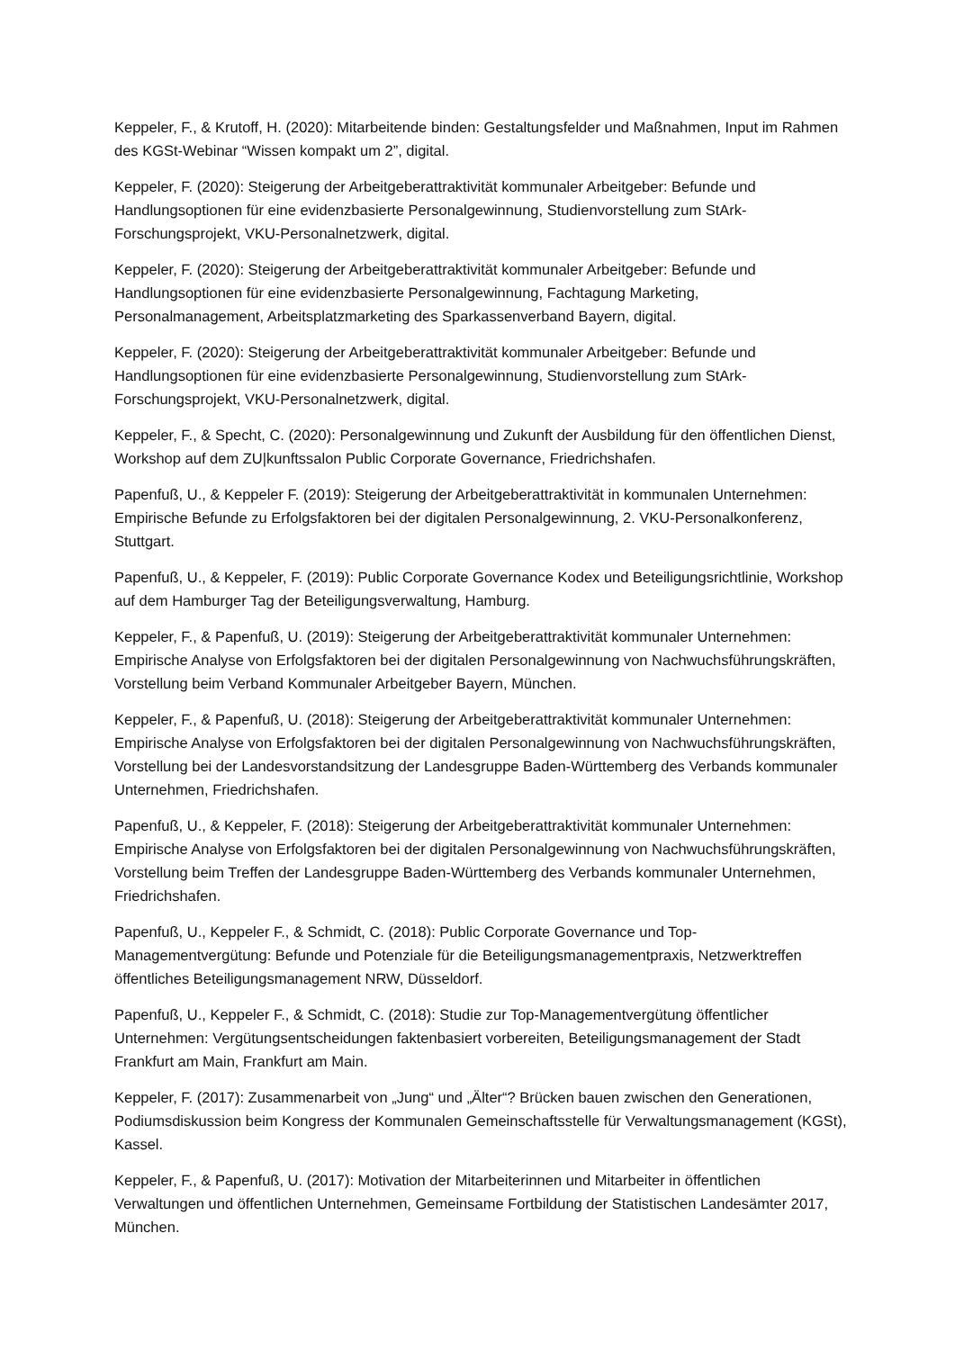Keppeler, F., & Krutoff, H. (2020): Mitarbeitende binden: Gestaltungsfelder und Maßnahmen, Input im Rahmen des KGSt-Webinar “Wissen kompakt um 2”, digital.
Keppeler, F. (2020): Steigerung der Arbeitgeberattraktivität kommunaler Arbeitgeber: Befunde und Handlungsoptionen für eine evidenzbasierte Personalgewinnung, Studienvorstellung zum StArk-Forschungsprojekt, VKU-Personalnetzwerk, digital.
Keppeler, F. (2020): Steigerung der Arbeitgeberattraktivität kommunaler Arbeitgeber: Befunde und Handlungsoptionen für eine evidenzbasierte Personalgewinnung, Fachtagung Marketing, Personalmanagement, Arbeitsplatzmarketing des Sparkassenverband Bayern, digital.
Keppeler, F. (2020): Steigerung der Arbeitgeberattraktivität kommunaler Arbeitgeber: Befunde und Handlungsoptionen für eine evidenzbasierte Personalgewinnung, Studienvorstellung zum StArk-Forschungsprojekt, VKU-Personalnetzwerk, digital.
Keppeler, F., & Specht, C. (2020): Personalgewinnung und Zukunft der Ausbildung für den öffentlichen Dienst, Workshop auf dem ZU|kunftssalon Public Corporate Governance, Friedrichshafen.
Papenfuß, U., & Keppeler F. (2019): Steigerung der Arbeitgeberattraktivität in kommunalen Unternehmen: Empirische Befunde zu Erfolgsfaktoren bei der digitalen Personalgewinnung, 2. VKU-Personalkonferenz, Stuttgart.
Papenfuß, U., & Keppeler, F. (2019): Public Corporate Governance Kodex und Beteiligungsrichtlinie, Workshop auf dem Hamburger Tag der Beteiligungsverwaltung, Hamburg.
Keppeler, F., & Papenfuß, U. (2019): Steigerung der Arbeitgeberattraktivität kommunaler Unternehmen: Empirische Analyse von Erfolgsfaktoren bei der digitalen Personalgewinnung von Nachwuchsführungskräften, Vorstellung beim Verband Kommunaler Arbeitgeber Bayern, München.
Keppeler, F., & Papenfuß, U. (2018): Steigerung der Arbeitgeberattraktivität kommunaler Unternehmen: Empirische Analyse von Erfolgsfaktoren bei der digitalen Personalgewinnung von Nachwuchsführungskräften, Vorstellung bei der Landesvorstandsitzung der Landesgruppe Baden-Württemberg des Verbands kommunaler Unternehmen, Friedrichshafen.
Papenfuß, U., & Keppeler, F. (2018): Steigerung der Arbeitgeberattraktivität kommunaler Unternehmen: Empirische Analyse von Erfolgsfaktoren bei der digitalen Personalgewinnung von Nachwuchsführungskräften, Vorstellung beim Treffen der Landesgruppe Baden-Württemberg des Verbands kommunaler Unternehmen, Friedrichshafen.
Papenfuß, U., Keppeler F., & Schmidt, C. (2018): Public Corporate Governance und Top-Managementvergütung: Befunde und Potenziale für die Beteiligungsmanagementpraxis, Netzwerktreffen öffentliches Beteiligungsmanagement NRW, Düsseldorf.
Papenfuß, U., Keppeler F., & Schmidt, C. (2018): Studie zur Top-Managementvergütung öffentlicher Unternehmen: Vergütungsentscheidungen faktenbasiert vorbereiten, Beteiligungsmanagement der Stadt Frankfurt am Main, Frankfurt am Main.
Keppeler, F. (2017): Zusammenarbeit von „Jung“ und „Älter“? Brücken bauen zwischen den Generationen, Podiumsdiskussion beim Kongress der Kommunalen Gemeinschaftsstelle für Verwaltungsmanagement (KGSt), Kassel.
Keppeler, F., & Papenfuß, U. (2017): Motivation der Mitarbeiterinnen und Mitarbeiter in öffentlichen Verwaltungen und öffentlichen Unternehmen, Gemeinsame Fortbildung der Statistischen Landesämter 2017, München.